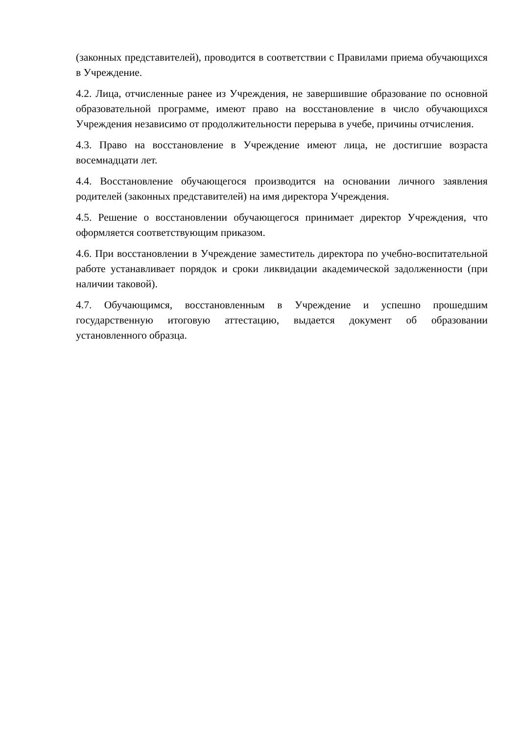(законных представителей), проводится в соответствии с Правилами приема обучающихся в Учреждение.
4.2. Лица, отчисленные ранее из Учреждения, не завершившие образование по основной образовательной программе, имеют право на восстановление в число обучающихся Учреждения независимо от продолжительности перерыва в учебе, причины отчисления.
4.3. Право на восстановление в Учреждение имеют лица, не достигшие возраста восемнадцати лет.
4.4. Восстановление обучающегося производится на основании личного заявления родителей (законных представителей) на имя директора Учреждения.
4.5. Решение о восстановлении обучающегося принимает директор Учреждения, что оформляется соответствующим приказом.
4.6. При восстановлении в Учреждение заместитель директора по учебно-воспитательной работе устанавливает порядок и сроки ликвидации академической задолженности (при наличии таковой).
4.7. Обучающимся, восстановленным в Учреждение и успешно прошедшим государственную итоговую аттестацию, выдается документ об образовании установленного образца.